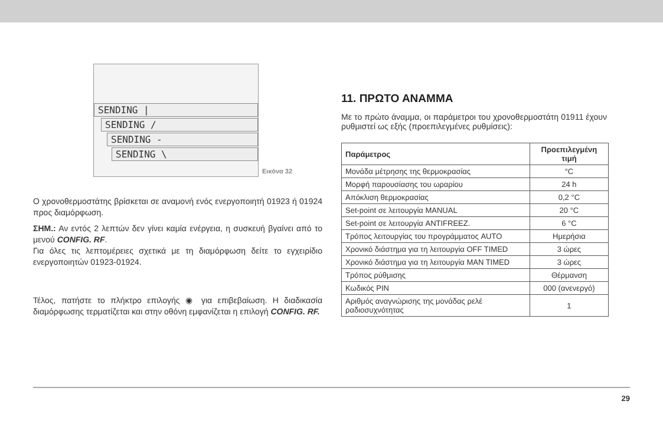SENDING |
SENDING /
SENDING -
SENDING \
Εικόνα 32
Ο χρονοθερμοστάτης βρίσκεται σε αναμονή ενός ενεργοποιητή 01923 ή 01924 προς διαμόρφωση.
ΣΗΜ.: Αν εντός 2 λεπτών δεν γίνει καμία ενέργεια, η συσκευή βγαίνει από το μενού CONFIG. RF.
Για όλες τις λεπτομέρειες σχετικά με τη διαμόρφωση δείτε το εγχειρίδιο ενεργοποιητών 01923-01924.
Τέλος, πατήστε το πλήκτρο επιλογής ◉ για επιβεβαίωση. Η διαδικασία διαμόρφωσης τερματίζεται και στην οθόνη εμφανίζεται η επιλογή CONFIG. RF.
11. ΠΡΩΤΟ ΑΝΑΜΜΑ
Με το πρώτο άναμμα, οι παράμετροι του χρονοθερμοστάτη 01911 έχουν ρυθμιστεί ως εξής (προεπιλεγμένες ρυθμίσεις):
| Παράμετρος | Προεπιλεγμένη τιμή |
| --- | --- |
| Μονάδα μέτρησης της θερμοκρασίας | °C |
| Μορφή παρουσίασης του ωραρίου | 24 h |
| Απόκλιση θερμοκρασίας | 0,2 °C |
| Set-point σε λειτουργία MANUAL | 20 °C |
| Set-point σε λειτουργία ANTIFREEZ. | 6 °C |
| Τρόπος λειτουργίας του προγράμματος AUTO | Ημερήσια |
| Χρονικό διάστημα για τη λειτουργία OFF TIMED | 3 ώρες |
| Χρονικό διάστημα για τη λειτουργία MAN TIMED | 3 ώρες |
| Τρόπος ρύθμισης | Θέρμανση |
| Κωδικός PIN | 000 (ανενεργό) |
| Αριθμός αναγνώρισης της μονάδας ρελέ ραδιοσυχνότητας | 1 |
29